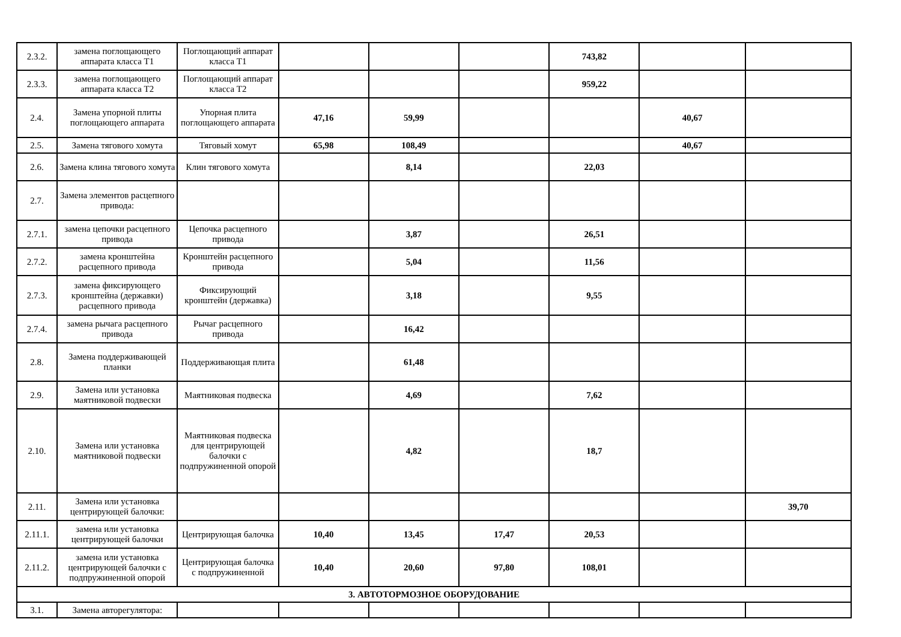| 2.3.2. | замена поглощающего аппарата класса Т1 | Поглощающий аппарат класса Т1 | | | | 743,82 | | |
| 2.3.3. | замена поглощающего аппарата класса Т2 | Поглощающий аппарат класса Т2 | | | | 959,22 | | |
| 2.4. | Замена упорной плиты поглощающего аппарата | Упорная плита поглощающего аппарата | 47,16 | 59,99 | | | 40,67 | |
| 2.5. | Замена тягового хомута | Тяговый хомут | 65,98 | 108,49 | | | 40,67 | |
| 2.6. | Замена клина тягового хомута | Клин тягового хомута | | 8,14 | | 22,03 | | |
| 2.7. | Замена элементов расцепного привода: | | | | | | | |
| 2.7.1. | замена цепочки расцепного привода | Цепочка расцепного привода | | 3,87 | | 26,51 | | |
| 2.7.2. | замена кронштейна расцепного привода | Кронштейн расцепного привода | | 5,04 | | 11,56 | | |
| 2.7.3. | замена фиксирующего кронштейна (державки) расцепного привода | Фиксирующий кронштейн (державка) | | 3,18 | | 9,55 | | |
| 2.7.4. | замена рычага расцепного привода | Рычаг расцепного привода | | 16,42 | | | | |
| 2.8. | Замена поддерживающей планки | Поддерживающая плита | | 61,48 | | | | |
| 2.9. | Замена или установка маятниковой подвески | Маятниковая подвеска | | 4,69 | | 7,62 | | |
| 2.10. | Замена или установка маятниковой подвески | Маятниковая подвеска для центрирующей балочки с подпружиненной опорой | | 4,82 | | 18,7 | | |
| 2.11. | Замена или установка центрирующей балочки: | | | | | | | 39,70 |
| 2.11.1. | замена или установка центрирующей балочки | Центрирующая балочка | 10,40 | 13,45 | 17,47 | 20,53 | | |
| 2.11.2. | замена или установка центрирующей балочки с подпружиненной опорой | Центрирующая балочка с подпружиненной | 10,40 | 20,60 | 97,80 | 108,01 | | |
| 3. АВТОТОРМОЗНОЕ ОБОРУДОВАНИЕ | | | | | | | | |
| 3.1. | Замена авторегулятора: | | | | | | | |